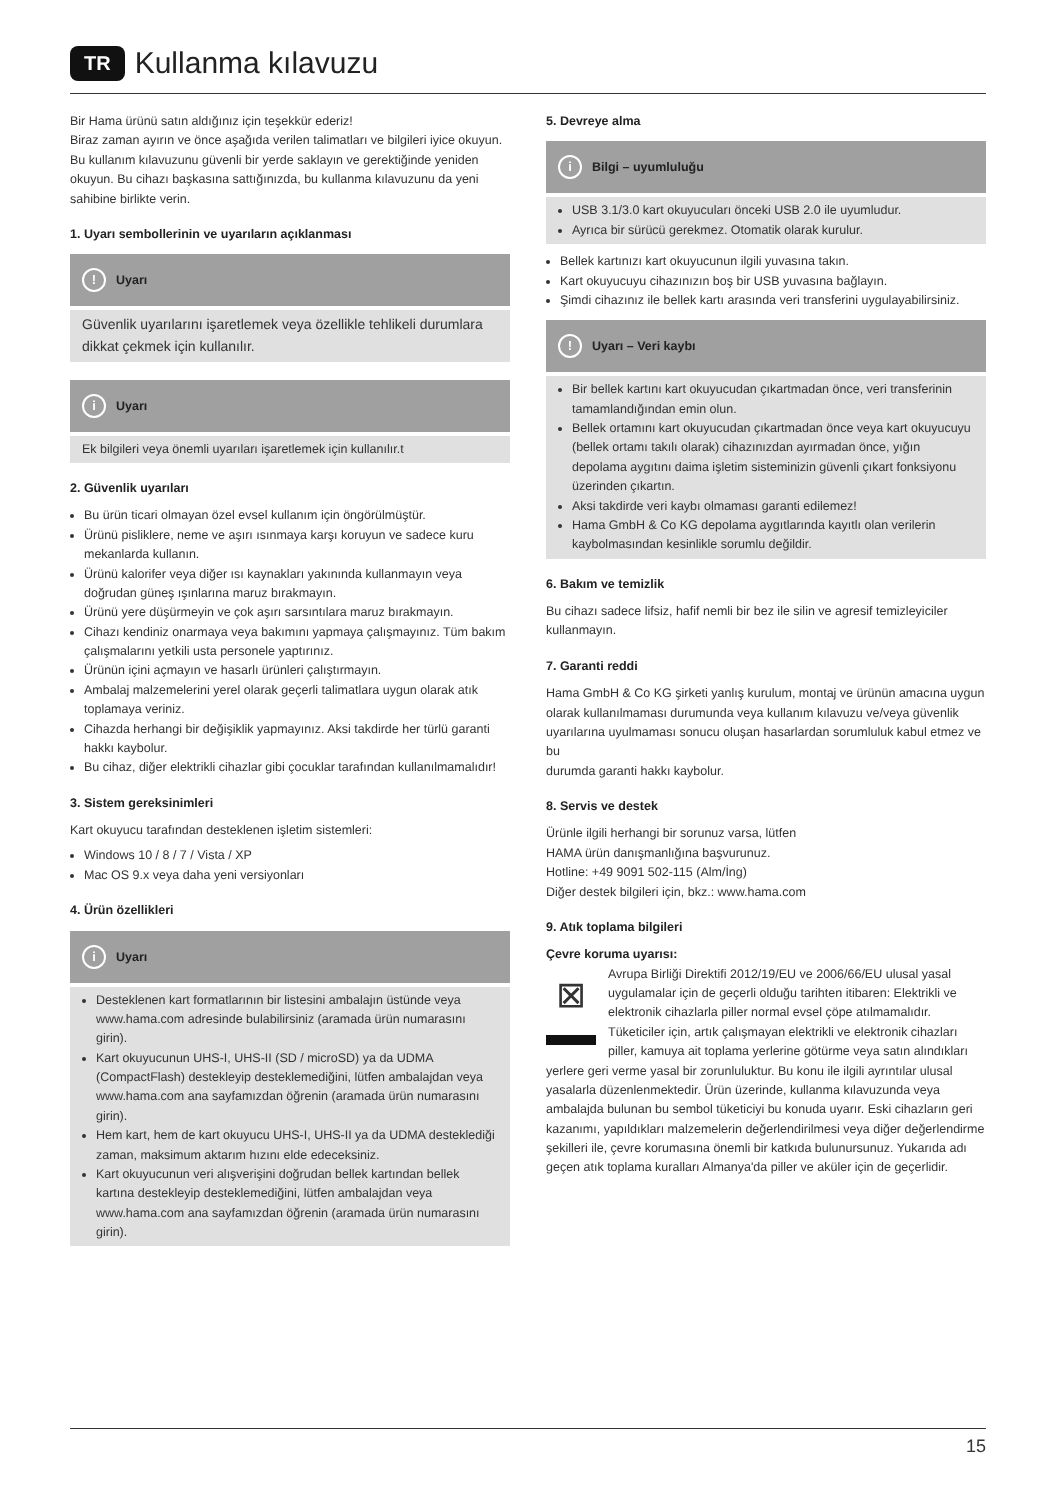TR Kullanma kılavuzu
Bir Hama ürünü satın aldığınız için teşekkür ederiz!
Biraz zaman ayırın ve önce aşağıda verilen talimatları ve bilgileri iyice okuyun. Bu kullanım kılavuzunu güvenli bir yerde saklayın ve gerektiğinde yeniden okuyun. Bu cihazı başkasına sattığınızda, bu kullanma kılavuzunu da yeni sahibine birlikte verin.
1. Uyarı sembollerinin ve uyarıların açıklanması
! Uyarı
Güvenlik uyarılarını işaretlemek veya özellikle tehlikeli durumlara dikkat çekmek için kullanılır.
i Uyarı
Ek bilgileri veya önemli uyarıları işaretlemek için kullanılır.t
2. Güvenlik uyarıları
Bu ürün ticari olmayan özel evsel kullanım için öngörülmüştür.
Ürünü pisliklere, neme ve aşırı ısınmaya karşı koruyun ve sadece kuru mekanlarda kullanın.
Ürünü kalorifer veya diğer ısı kaynakları yakınında kullanmayın veya doğrudan güneş ışınlarına maruz bırakmayın.
Ürünü yere düşürmeyin ve çok aşırı sarsıntılara maruz bırakmayın.
Cihazı kendiniz onarmaya veya bakımını yapmaya çalışmayınız. Tüm bakım çalışmalarını yetkili usta personele yaptırınız.
Ürünün içini açmayın ve hasarlı ürünleri çalıştırmayın.
Ambalaj malzemelerini yerel olarak geçerli talimatlara uygun olarak atık toplamaya veriniz.
Cihazda herhangi bir değişiklik yapmayınız. Aksi takdirde her türlü garanti hakkı kaybolur.
Bu cihaz, diğer elektrikli cihazlar gibi çocuklar tarafından kullanılmamalıdır!
3. Sistem gereksinimleri
Kart okuyucu tarafından desteklenen işletim sistemleri:
Windows 10 / 8 / 7 / Vista / XP
Mac OS 9.x veya daha yeni versiyonları
4. Ürün özellikleri
i Uyarı
Desteklenen kart formatlarının bir listesini ambalajın üstünde veya www.hama.com adresinde bulabilirsiniz (aramada ürün numarasını girin).
Kart okuyucunun UHS-I, UHS-II (SD / microSD) ya da UDMA (CompactFlash) destekleyip desteklemediğini, lütfen ambalajdan veya www.hama.com ana sayfamızdan öğrenin (aramada ürün numarasını girin).
Hem kart, hem de kart okuyucu UHS-I, UHS-II ya da UDMA desteklediği zaman, maksimum aktarım hızını elde edeceksiniz.
Kart okuyucunun veri alışverişini doğrudan bellek kartından bellek kartına destekleyip desteklemediğini, lütfen ambalajdan veya www.hama.com ana sayfamızdan öğrenin (aramada ürün numarasını girin).
5. Devreye alma
i Bilgi – uyumluluğu
USB 3.1/3.0 kart okuyucuları önceki USB 2.0 ile uyumludur.
Ayrıca bir sürücü gerekmez. Otomatik olarak kurulur.
Bellek kartınızı kart okuyucunun ilgili yuvasına takın.
Kart okuyucuyu cihazınızın boş bir USB yuvasına bağlayın.
Şimdi cihazınız ile bellek kartı arasında veri transferini uygulayabilirsiniz.
! Uyarı – Veri kaybı
Bir bellek kartını kart okuyucudan çıkartmadan önce, veri transferinin tamamlandığından emin olun.
Bellek ortamını kart okuyucudan çıkartmadan önce veya kart okuyucuyu (bellek ortamı takılı olarak) cihazınızdan ayırmadan önce, yığın depolama aygıtını daima işletim sisteminizin güvenli çıkart fonksiyonu üzerinden çıkartın.
Aksi takdirde veri kaybı olmaması garanti edilemez!
Hama GmbH & Co KG depolama aygıtlarında kayıtlı olan verilerin kaybolmasından kesinlikle sorumlu değildir.
6. Bakım ve temizlik
Bu cihazı sadece lifsiz, hafif nemli bir bez ile silin ve agresif temizleyiciler kullanmayın.
7. Garanti reddi
Hama GmbH & Co KG şirketi yanlış kurulum, montaj ve ürünün amacına uygun olarak kullanılmaması durumunda veya kullanım kılavuzu ve/veya güvenlik uyarılarına uyulmaması sonucu oluşan hasarlardan sorumluluk kabul etmez ve bu
durumda garanti hakkı kaybolur.
8. Servis ve destek
Ürünle ilgili herhangi bir sorunuz varsa, lütfen
HAMA ürün danışmanlığına başvurunuz.
Hotline: +49 9091 502-115 (Alm/İng)
Diğer destek bilgileri için, bkz.: www.hama.com
9. Atık toplama bilgileri
Çevre koruma uyarısı:
⊠ Avrupa Birliği Direktifi 2012/19/EU ve 2006/66/EU ulusal yasal uygulamalar için de geçerli olduğu tarihten itibaren: Elektrikli ve elektronik cihazlarla piller normal evsel çöpe atılmamalıdır. Tüketiciler için, artık çalışmayan elektrikli ve elektronik cihazları piller, kamuya ait toplama yerlerine götürme veya satın alındıkları yerlere geri verme yasal bir zorunluluktur. Bu konu ile ilgili ayrıntılar ulusal yasalarla düzenlenmektedir. Ürün üzerinde, kullanma kılavuzunda veya ambalajda bulunan bu sembol tüketiciyi bu konuda uyarır. Eski cihazların geri kazanımı, yapıldıkları malzemelerin değerlendirilmesi veya diğer değerlendirme şekilleri ile, çevre korumasına önemli bir katkıda bulunursunuz. Yukarıda adı geçen atık toplama kuralları Almanya'da piller ve aküler için de geçerlidir.
15